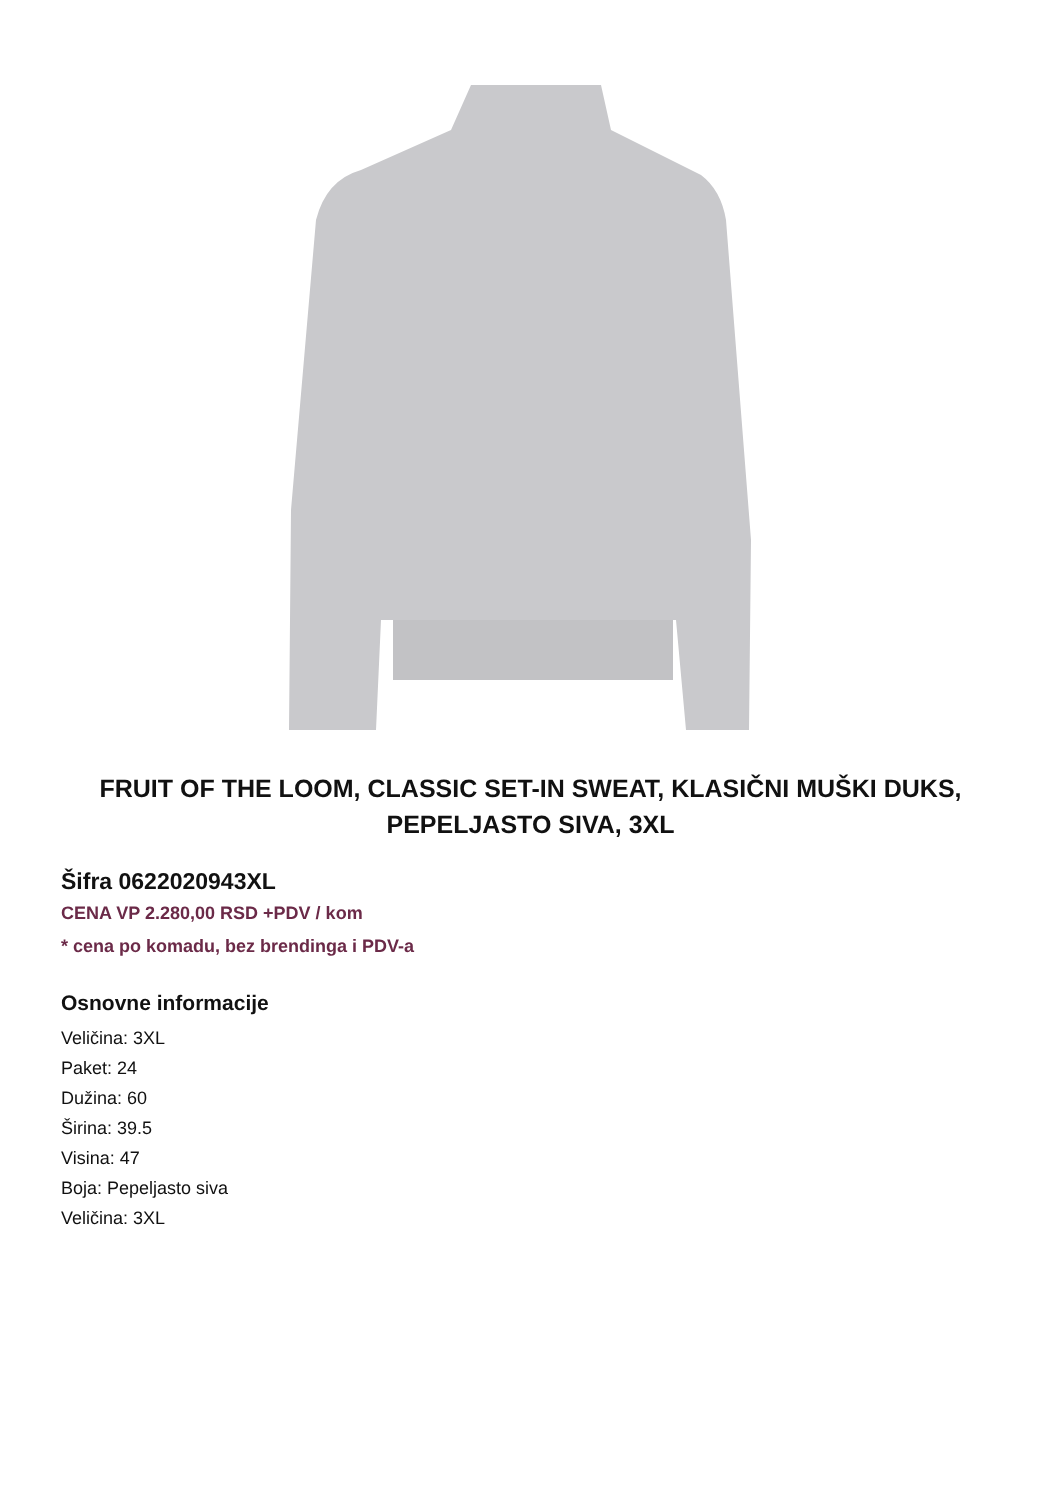FRUIT OF THE LOOM, CLASSIC SET-IN SWEAT, KLASIČNI MUŠKI DUKS, PEPELJASTO SIVA, 3XL
Šifra 0622020943XL
CENA VP 2.280,00 RSD +PDV / kom
* cena po komadu, bez brendinga i PDV-a
Osnovne informacije
Veličina: 3XL
Paket: 24
Dužina: 60
Širina: 39.5
Visina: 47
Boja: Pepeljasto siva
Veličina: 3XL